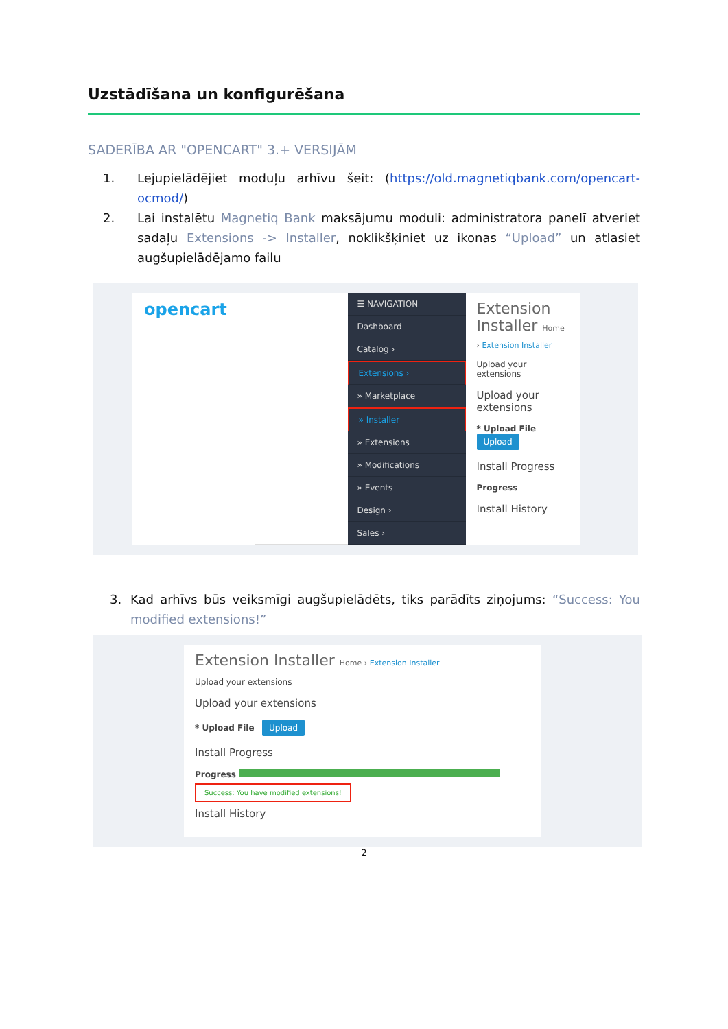Uzstādīšana un konfigurēšana
SADERĪBA AR "OPENCART" 3.+ VERSIJĀM
1. Lejupielādējiet moduļu arhīvu šeit: (https://old.magnetiqbank.com/opencart-ocmod/)
2. Lai instalētu Magnetiq Bank maksājumu moduli: administratora panelī atveriet sadaļu Extensions -> Installer, noklikšķiniet uz ikonas “Upload” un atlasiet augšupielādējamo failu
opencart
☰ NAVIGATION
Dashboard
Catalog ›
Extensions ›
» Marketplace
» Installer
» Extensions
» Modifications
» Events
Design ›
Sales ›
Extension Installer Home › Extension Installer
Upload your extensions
Upload your extensions
* Upload File Upload
Install Progress
Progress
Install History
3. Kad arhīvs būs veiksmīgi augšupielādēts, tiks parādīts ziņojums: “Success: You modified extensions!”
Extension Installer Home › Extension Installer
Upload your extensions
Upload your extensions
* Upload File Upload
Install Progress
Progress
Success: You have modified extensions!
Install History
2